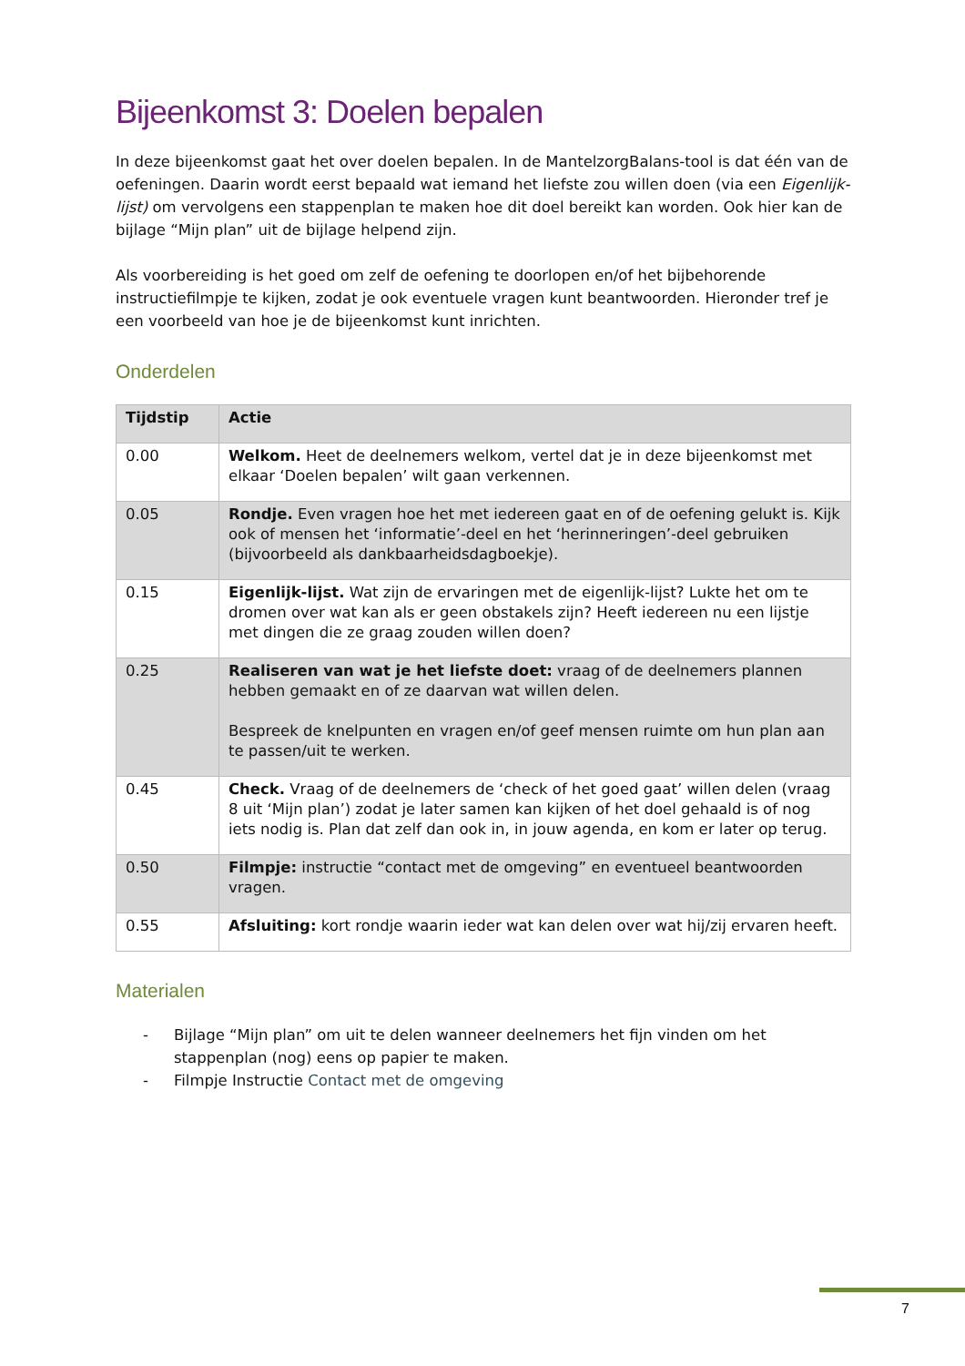Bijeenkomst 3: Doelen bepalen
In deze bijeenkomst gaat het over doelen bepalen. In de MantelzorgBalans-tool is dat één van de oefeningen. Daarin wordt eerst bepaald wat iemand het liefste zou willen doen (via een Eigenlijk-lijst) om vervolgens een stappenplan te maken hoe dit doel bereikt kan worden. Ook hier kan de bijlage “Mijn plan” uit de bijlage helpend zijn.
Als voorbereiding is het goed om zelf de oefening te doorlopen en/of het bijbehorende instructiefilmpje te kijken, zodat je ook eventuele vragen kunt beantwoorden. Hieronder tref je een voorbeeld van hoe je de bijeenkomst kunt inrichten.
Onderdelen
| Tijdstip | Actie |
| --- | --- |
| 0.00 | Welkom. Heet de deelnemers welkom, vertel dat je in deze bijeenkomst met elkaar ‘Doelen bepalen’ wilt gaan verkennen. |
| 0.05 | Rondje. Even vragen hoe het met iedereen gaat en of de oefening gelukt is. Kijk ook of mensen het ‘informatie’-deel en het ‘herinneringen’-deel gebruiken (bijvoorbeeld als dankbaarheidsdagboekje). |
| 0.15 | Eigenlijk-lijst. Wat zijn de ervaringen met de eigenlijk-lijst? Lukte het om te dromen over wat kan als er geen obstakels zijn? Heeft iedereen nu een lijstje met dingen die ze graag zouden willen doen? |
| 0.25 | Realiseren van wat je het liefste doet: vraag of de deelnemers plannen hebben gemaakt en of ze daarvan wat willen delen. Bespreek de knelpunten en vragen en/of geef mensen ruimte om hun plan aan te passen/uit te werken. |
| 0.45 | Check. Vraag of de deelnemers de ‘check of het goed gaat’ willen delen (vraag 8 uit ‘Mijn plan’) zodat je later samen kan kijken of het doel gehaald is of nog iets nodig is. Plan dat zelf dan ook in, in jouw agenda, en kom er later op terug. |
| 0.50 | Filmpje: instructie “contact met de omgeving” en eventueel beantwoorden vragen. |
| 0.55 | Afsluiting: kort rondje waarin ieder wat kan delen over wat hij/zij ervaren heeft. |
Materialen
- Bijlage “Mijn plan” om uit te delen wanneer deelnemers het fijn vinden om het stappenplan (nog) eens op papier te maken.
- Filmpje Instructie Contact met de omgeving
7